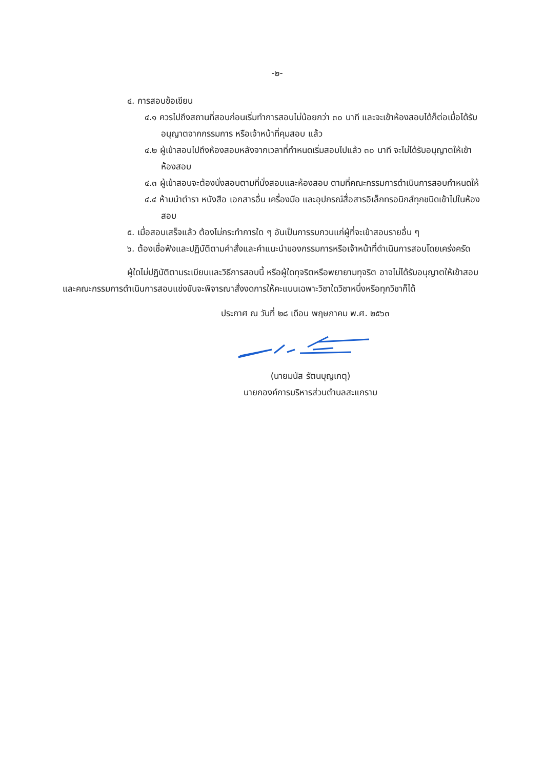-๒-
๔. การสอบข้อเขียน
๔.๑ ควรไปถึงสถานที่สอบก่อนเริ่มทำการสอบไม่น้อยกว่า ๓๐ นาที และจะเข้าห้องสอบได้ก็ต่อเมื่อได้รับอนุญาตจากกรรมการ หรือเจ้าหน้าที่คุมสอบ แล้ว
๔.๒ ผู้เข้าสอบไปถึงห้องสอบหลังจากเวลาที่กำหนดเริ่มสอบไปแล้ว ๓๐ นาที จะไม่ได้รับอนุญาตให้เข้าห้องสอบ
๔.๓ ผู้เข้าสอบจะต้องนั่งสอบตามที่นั่งสอบและห้องสอบ ตามที่คณะกรรมการดำเนินการสอบกำหนดให้
๔.๔ ห้ามนำตำรา หนังสือ เอกสารอื่น เครื่องมือ และอุปกรณ์สื่อสารอิเล็กทรอนิกส์ทุกชนิดเข้าไปในห้องสอบ
๕. เมื่อสอบเสร็จแล้ว ต้องไม่กระทำการใด ๆ อันเป็นการรบกวนแก่ผู้ที่จะเข้าสอบรายอื่น ๆ
๖. ต้องเชื่อฟังและปฏิบัติตามคำสั่งและคำแนะนำของกรรมการหรือเจ้าหน้าที่ดำเนินการสอบโดยเคร่งครัด
ผู้ใดไม่ปฏิบัติตามระเบียบและวิธีการสอบนี้ หรือผู้ใดทุจริตหรือพยายามทุจริต อาจไม่ได้รับอนุญาตให้เข้าสอบและคณะกรรมการดำเนินการสอบแข่งขันจะพิจารณาสั่งงดการให้คะแนนเฉพาะวิชาใดวิชาหนึ่งหรือทุกวิชาก็ได้
ประกาศ ณ วันที่ ๒๘ เดือน พฤษภาคม พ.ศ. ๒๕๖๓
(นายมนัส รัตนบุญเกตุ)
นายกองค์การบริหารส่วนตำบลสะแกราบ